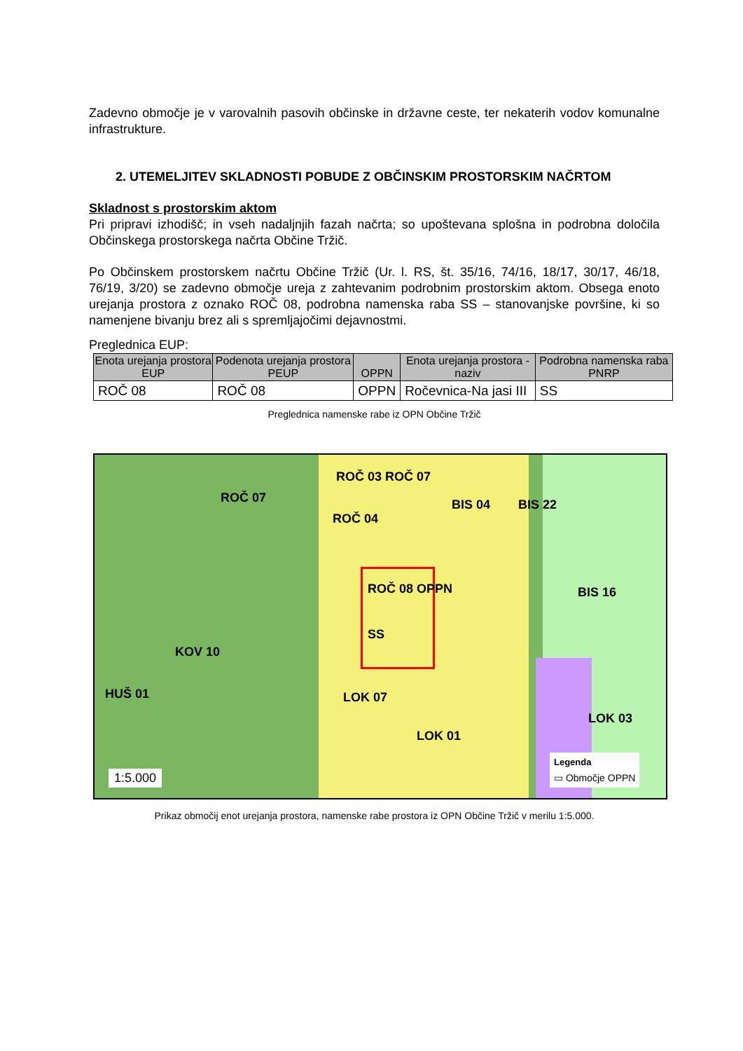Zadevno območje je v varovalnih pasovih občinske in državne ceste, ter nekaterih vodov komunalne infrastrukture.
2. UTEMELJITEV SKLADNOSTI POBUDE Z OBČINSKIM PROSTORSKIM NAČRTOM
Skladnost s prostorskim aktom
Pri pripravi izhodišč; in vseh nadaljnjih fazah načrta; so upoštevana splošna in podrobna določila Občinskega prostorskega načrta Občine Tržič.
Po Občinskem prostorskem načrtu Občine Tržič (Ur. l. RS, št. 35/16, 74/16, 18/17, 30/17, 46/18, 76/19, 3/20) se zadevno območje ureja z zahtevanim podrobnim prostorskim aktom. Obsega enoto urejanja prostora z oznako ROČ 08, podrobna namenska raba SS – stanovanjske površine, ki so namenjene bivanju brez ali s spremljajočimi dejavnostmi.
Preglednica EUP:
| Enota urejanja prostora EUP | Podenota urejanja prostora PEUP | OPPN | Enota urejanja prostora - naziv | Podrobna namenska raba PNRP |
| --- | --- | --- | --- | --- |
| ROČ 08 | ROČ 08 | OPPN | Ročevnica-Na jasi III | SS |
Preglednica namenske rabe iz OPN Občine Tržič
ROČ 07
ROČ 03 ROČ 07
ROČ 04
BIS 04 BIS 22
ROČ 08 OPPN
SS
KOV 10
HUŠ 01
LOK 01
BIS 16
LOK 03
LOK 07
1:5.000
Legenda
▭ Območje OPPN
Prikaz območij enot urejanja prostora, namenske rabe prostora iz OPN Občine Tržič v merilu 1:5.000.